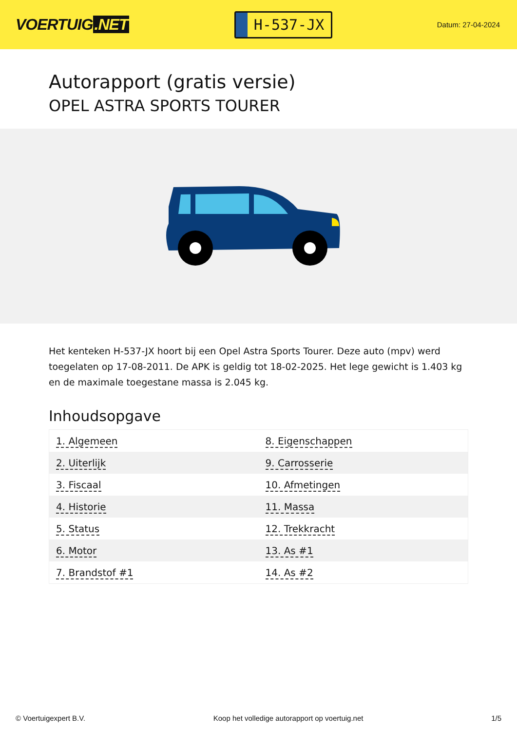VOERTUIG.NET
H-537-JX
Datum: 27-04-2024
Autorapport (gratis versie)
OPEL ASTRA SPORTS TOURER
Het kenteken H-537-JX hoort bij een Opel Astra Sports Tourer. Deze auto (mpv) werd toegelaten op 17-08-2011. De APK is geldig tot 18-02-2025. Het lege gewicht is 1.403 kg en de maximale toegestane massa is 2.045 kg.
Inhoudsopgave
| 1. Algemeen | 8. Eigenschappen |
| 2. Uiterlijk | 9. Carrosserie |
| 3. Fiscaal | 10. Afmetingen |
| 4. Historie | 11. Massa |
| 5. Status | 12. Trekkracht |
| 6. Motor | 13. As #1 |
| 7. Brandstof #1 | 14. As #2 |
© Voertuigexpert B.V. Koop het volledige autorapport op voertuig.net 1/5